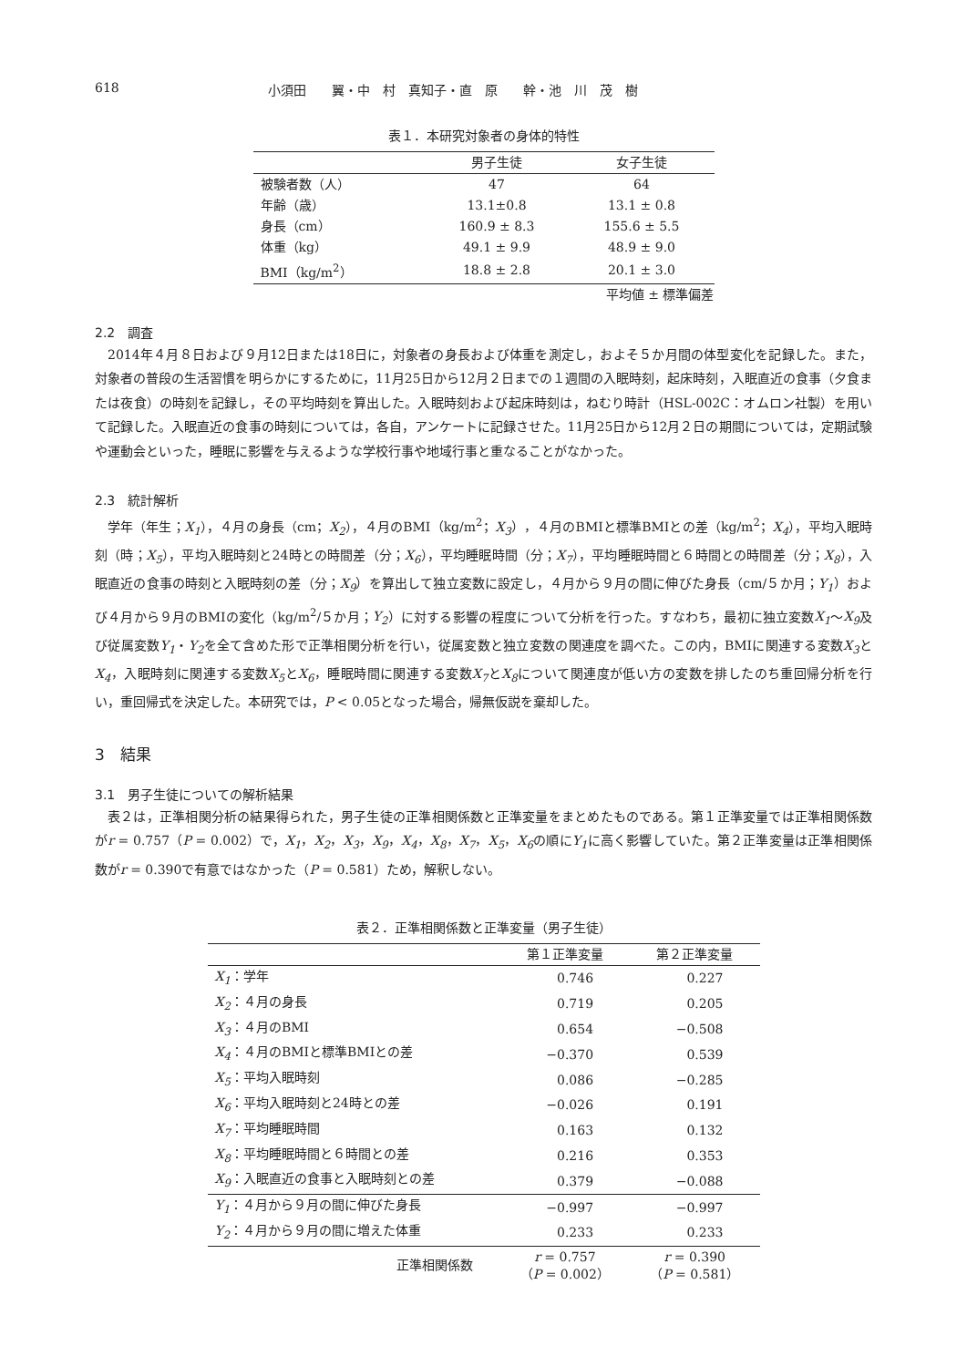618 小須田　　翼・中　村　真知子・直　原　　幹・池　川　茂　樹
表１．本研究対象者の身体的特性
| | 男子生徒 | 女子生徒 |
| --- | --- | --- |
| 被験者数（人） | 47 | 64 |
| 年齢（歳） | 13.1±0.8 | 13.1 ± 0.8 |
| 身長（cm） | 160.9 ± 8.3 | 155.6 ± 5.5 |
| 体重（kg） | 49.1 ± 9.9 | 48.9 ± 9.0 |
| BMI（kg/m<sup>2</sup>） | 18.8 ± 2.8 | 20.1 ± 3.0 |
平均値 ± 標準偏差
2.2　調査
2014年４月８日および９月12日または18日に，対象者の身長および体重を測定し，およそ５か月間の体型変化を記録した。また，対象者の普段の生活習慣を明らかにするために，11月25日から12月２日までの１週間の入眠時刻，起床時刻，入眠直近の食事（夕食または夜食）の時刻を記録し，その平均時刻を算出した。入眠時刻および起床時刻は，ねむり時計（HSL-002C：オムロン社製）を用いて記録した。入眠直近の食事の時刻については，各自，アンケートに記録させた。11月25日から12月２日の期間については，定期試験や運動会といった，睡眠に影響を与えるような学校行事や地域行事と重なることがなかった。
2.3　統計解析
学年（年生；X<sub>1</sub>），４月の身長（cm；X<sub>2</sub>），４月のBMI（kg/m<sup>2</sup>；X<sub>3</sub>），４月のBMIと標準BMIとの差（kg/m<sup>2</sup>；X<sub>4</sub>），平均入眠時刻（時；X<sub>5</sub>），平均入眠時刻と24時との時間差（分；X<sub>6</sub>），平均睡眠時間（分；X<sub>7</sub>），平均睡眠時間と６時間との時間差（分；X<sub>8</sub>），入眠直近の食事の時刻と入眠時刻の差（分；X<sub>9</sub>）を算出して独立変数に設定し，４月から９月の間に伸びた身長（cm/５か月；Y<sub>1</sub>）および４月から９月のBMIの変化（kg/m<sup>2</sup>/５か月；Y<sub>2</sub>）に対する影響の程度について分析を行った。すなわち，最初に独立変数X<sub>1</sub>～X<sub>9</sub>及び従属変数Y<sub>1</sub>・Y<sub>2</sub>を全て含めた形で正準相関分析を行い，従属変数と独立変数の関連度を調べた。この内，BMIに関連する変数X<sub>3</sub>とX<sub>4</sub>，入眠時刻に関連する変数X<sub>5</sub>とX<sub>6</sub>，睡眠時間に関連する変数X<sub>7</sub>とX<sub>8</sub>について関連度が低い方の変数を排したのち重回帰分析を行い，重回帰式を決定した。本研究では，P < 0.05となった場合，帰無仮説を棄却した。
3　結果
3.1　男子生徒についての解析結果
表２は，正準相関分析の結果得られた，男子生徒の正準相関係数と正準変量をまとめたものである。第１正準変量では正準相関係数がr = 0.757（P = 0.002）で，X<sub>1</sub>，X<sub>2</sub>，X<sub>3</sub>，X<sub>9</sub>，X<sub>4</sub>，X<sub>8</sub>，X<sub>7</sub>，X<sub>5</sub>，X<sub>6</sub>の順にY<sub>1</sub>に高く影響していた。第２正準変量は正準相関係数がr = 0.390で有意ではなかった（P = 0.581）ため，解釈しない。
表２．正準相関係数と正準変量（男子生徒）
| | 第１正準変量 | 第２正準変量 |
| --- | --- | --- |
| X<sub>1</sub> ：学年 | 0.746 | 0.227 |
| X<sub>2</sub> ：４月の身長 | 0.719 | 0.205 |
| X<sub>3</sub> ：４月のBMI | 0.654 | −0.508 |
| X<sub>4</sub> ：４月のBMIと標準BMIとの差 | −0.370 | 0.539 |
| X<sub>5</sub> ：平均入眠時刻 | 0.086 | −0.285 |
| X<sub>6</sub> ：平均入眠時刻と24時との差 | −0.026 | 0.191 |
| X<sub>7</sub> ：平均睡眠時間 | 0.163 | 0.132 |
| X<sub>8</sub> ：平均睡眠時間と６時間との差 | 0.216 | 0.353 |
| X<sub>9</sub> ：入眠直近の食事と入眠時刻との差 | 0.379 | −0.088 |
| Y<sub>1</sub> ：４月から９月の間に伸びた身長 | −0.997 | −0.997 |
| Y<sub>2</sub> ：４月から９月の間に増えた体重 | 0.233 | 0.233 |
| 正準相関係数 | r = 0.757 （ P = 0.002） | r = 0.390 （ P = 0.581） |